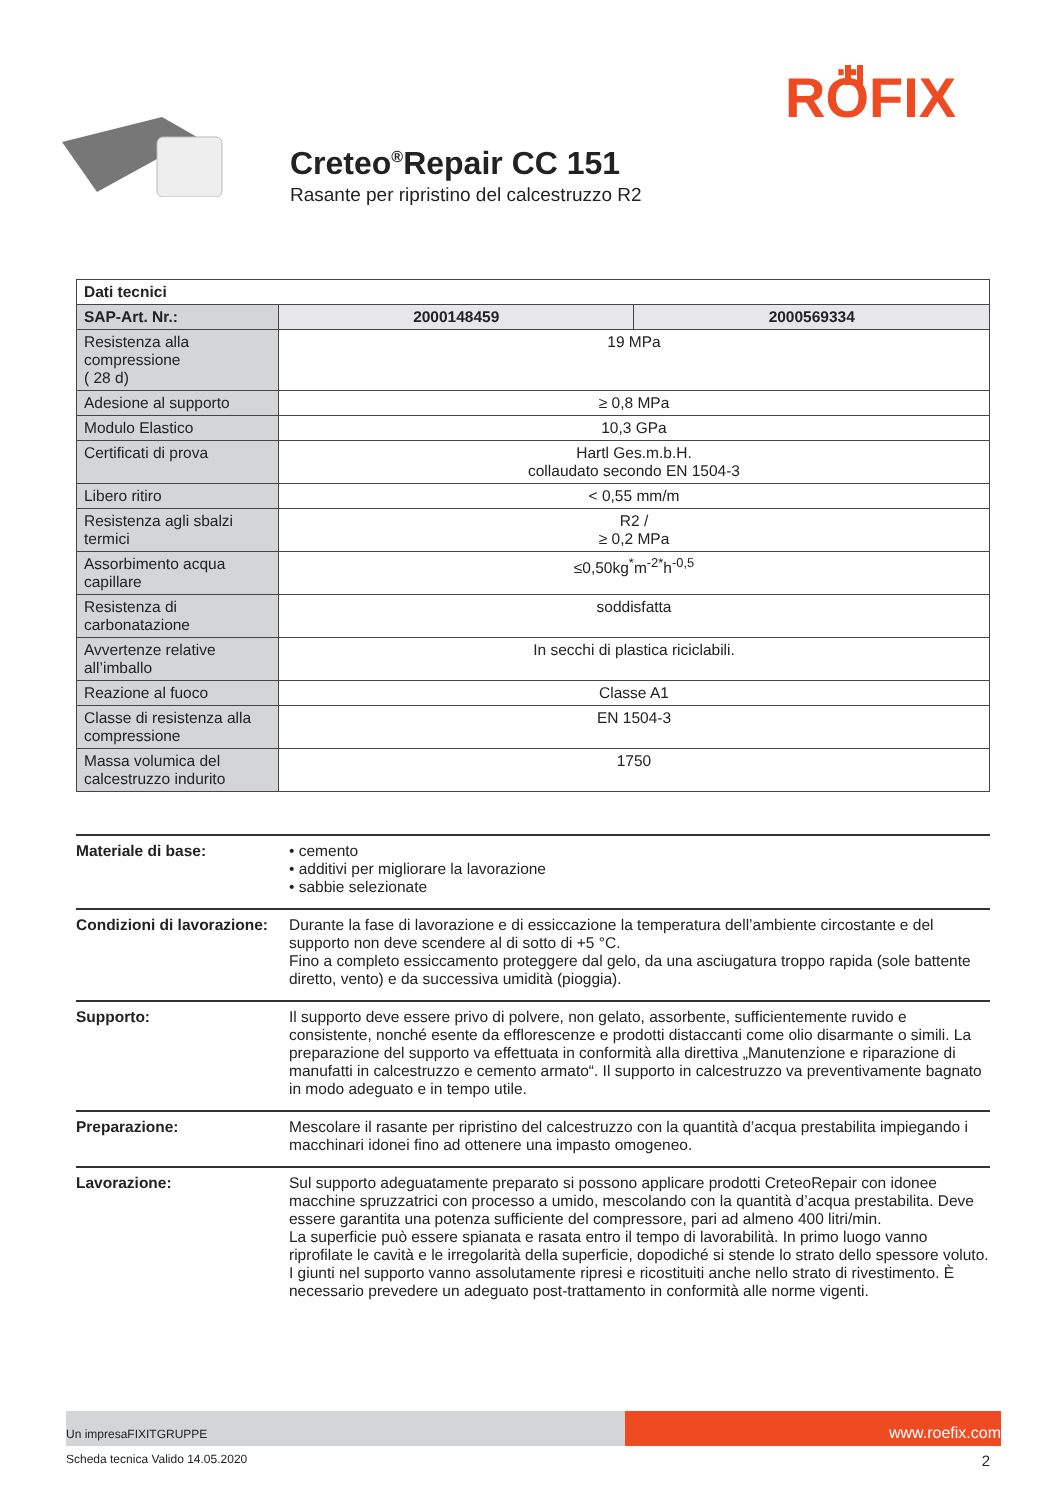RÖFIX
Creteo<sup>®</sup>Repair CC 151
Rasante per ripristino del calcestruzzo R2
| Dati tecnici | | |
| SAP-Art. Nr.: | 2000148459 | 2000569334 |
| Resistenza alla compressione ( 28 d) | 19 MPa | |
| Adesione al supporto | ≥ 0,8 MPa | |
| Modulo Elastico | 10,3 GPa | |
| Certificati di prova | Hartl Ges.m.b.H. collaudato secondo EN 1504-3 | |
| Libero ritiro | < 0,55 mm/m | |
| Resistenza agli sbalzi termici | R2 / ≥ 0,2 MPa | |
| Assorbimento acqua capillare | ≤0,50kg<sup>*</sup>m<sup>-2*</sup>h<sup>-0,5</sup> | |
| Resistenza di carbonatazione | soddisfatta | |
| Avvertenze relative all’imballo | In secchi di plastica riciclabili. | |
| Reazione al fuoco | Classe A1 | |
| Classe di resistenza alla compressione | EN 1504-3 | |
| Massa volumica del calcestruzzo indurito | 1750 | |
Materiale di base: • cemento
• additivi per migliorare la lavorazione
• sabbie selezionate
Condizioni di lavorazione:
Durante la fase di lavorazione e di essiccazione la temperatura dell’ambiente circostante e del supporto non deve scendere al di sotto di +5 °C.
Fino a completo essiccamento proteggere dal gelo, da una asciugatura troppo rapida (sole battente diretto, vento) e da successiva umidità (pioggia).
Supporto: Il supporto deve essere privo di polvere, non gelato, assorbente, sufficientemente ruvido e consistente, nonché esente da efflorescenze e prodotti distaccanti come olio disarmante o simili. La preparazione del supporto va effettuata in conformità alla direttiva „Manutenzione e riparazione di manufatti in calcestruzzo e cemento armato“. Il supporto in calcestruzzo va preventivamente bagnato in modo adeguato e in tempo utile.
Preparazione: Mescolare il rasante per ripristino del calcestruzzo con la quantità d’acqua prestabilita impiegando i macchinari idonei fino ad ottenere una impasto omogeneo.
Lavorazione: Sul supporto adeguatamente preparato si possono applicare prodotti CreteoRepair con idonee macchine spruzzatrici con processo a umido, mescolando con la quantità d’acqua prestabilita. Deve essere garantita una potenza sufficiente del compressore, pari ad almeno 400 litri/min.
La superficie può essere spianata e rasata entro il tempo di lavorabilità. In primo luogo vanno riprofilate le cavità e le irregolarità della superficie, dopodiché si stende lo strato dello spessore voluto. I giunti nel supporto vanno assolutamente ripresi e ricostituiti anche nello strato di rivestimento. È necessario prevedere un adeguato post-trattamento in conformità alle norme vigenti.
Un impresaFIXITGRUPPE
www.roefix.com
Scheda tecnica Valido 14.05.2020 2